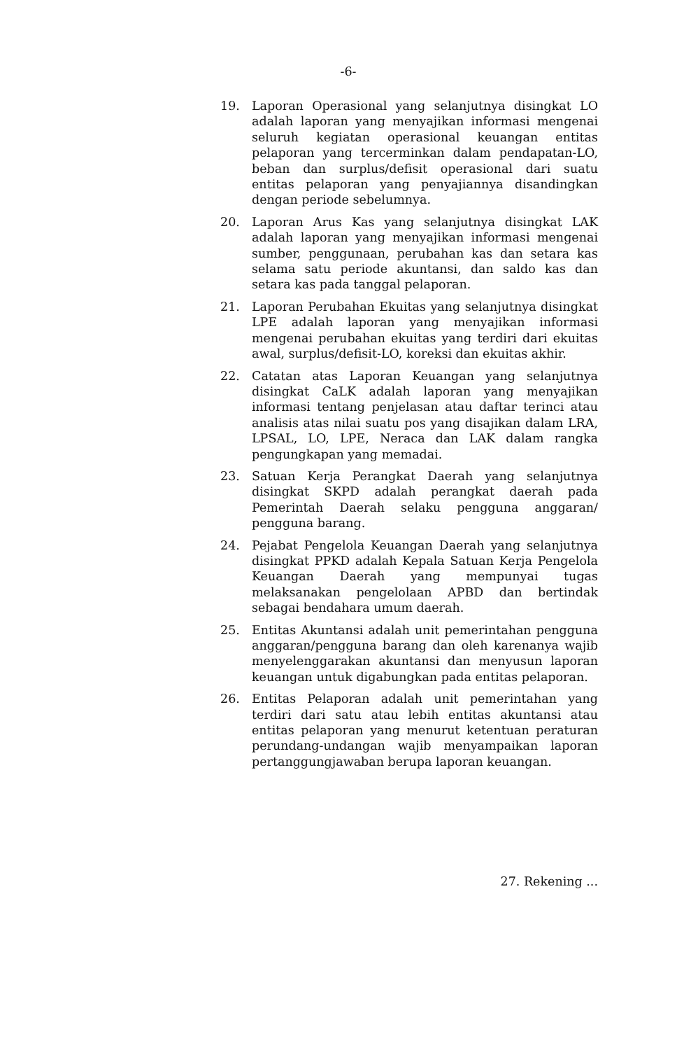-6-
19. Laporan Operasional yang selanjutnya disingkat LO adalah laporan yang menyajikan informasi mengenai seluruh kegiatan operasional keuangan entitas pelaporan yang tercerminkan dalam pendapatan-LO, beban dan surplus/defisit operasional dari suatu entitas pelaporan yang penyajiannya disandingkan dengan periode sebelumnya.
20. Laporan Arus Kas yang selanjutnya disingkat LAK adalah laporan yang menyajikan informasi mengenai sumber, penggunaan, perubahan kas dan setara kas selama satu periode akuntansi, dan saldo kas dan setara kas pada tanggal pelaporan.
21. Laporan Perubahan Ekuitas yang selanjutnya disingkat LPE adalah laporan yang menyajikan informasi mengenai perubahan ekuitas yang terdiri dari ekuitas awal, surplus/defisit-LO, koreksi dan ekuitas akhir.
22. Catatan atas Laporan Keuangan yang selanjutnya disingkat CaLK adalah laporan yang menyajikan informasi tentang penjelasan atau daftar terinci atau analisis atas nilai suatu pos yang disajikan dalam LRA, LPSAL, LO, LPE, Neraca dan LAK dalam rangka pengungkapan yang memadai.
23. Satuan Kerja Perangkat Daerah yang selanjutnya disingkat SKPD adalah perangkat daerah pada Pemerintah Daerah selaku pengguna anggaran/ pengguna barang.
24. Pejabat Pengelola Keuangan Daerah yang selanjutnya disingkat PPKD adalah Kepala Satuan Kerja Pengelola Keuangan Daerah yang mempunyai tugas melaksanakan pengelolaan APBD dan bertindak sebagai bendahara umum daerah.
25. Entitas Akuntansi adalah unit pemerintahan pengguna anggaran/pengguna barang dan oleh karenanya wajib menyelenggarakan akuntansi dan menyusun laporan keuangan untuk digabungkan pada entitas pelaporan.
26. Entitas Pelaporan adalah unit pemerintahan yang terdiri dari satu atau lebih entitas akuntansi atau entitas pelaporan yang menurut ketentuan peraturan perundang-undangan wajib menyampaikan laporan pertanggungjawaban berupa laporan keuangan.
27. Rekening ...